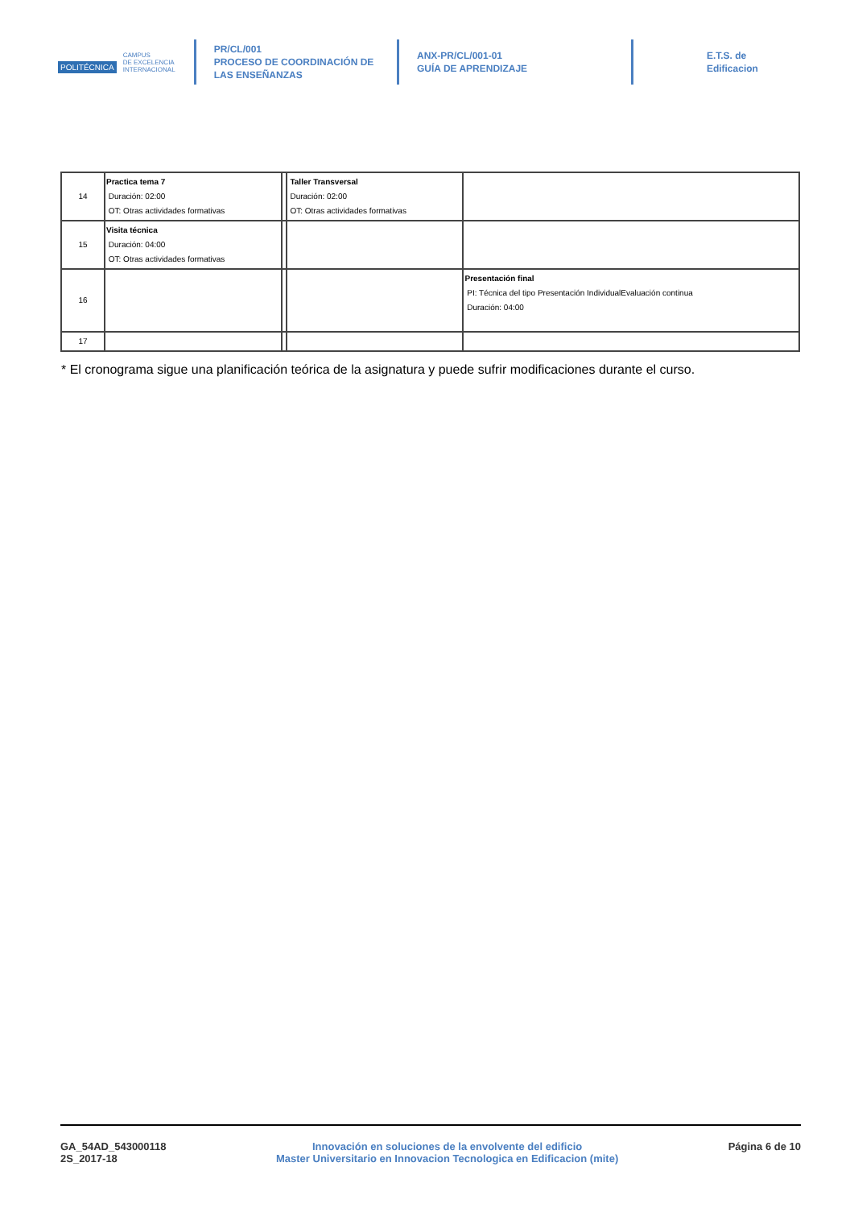POLITÉCNICA CAMPUS
DE EXCELENCIA
INTERNACIONAL
PR/CL/001
PROCESO DE COORDINACIÓN DE
LAS ENSEÑANZAS
ANX-PR/CL/001-01
GUÍA DE APRENDIZAJE
E.T.S. de Edificacion
| 14 | Practica tema 7 Duración: 02:00 OT: Otras actividades formativas | | Taller Transversal Duración: 02:00 OT: Otras actividades formativas | |
| 15 | Visita técnica Duración: 04:00 OT: Otras actividades formativas | | | |
| 16 | | | | Presentación final PI: Técnica del tipo Presentación IndividualEvaluación continua Duración: 04:00 |
| 17 | | | | |
* El cronograma sigue una planificación teórica de la asignatura y puede sufrir modificaciones durante el curso.
GA_54AD_543000118
2S_2017-18
Innovación en soluciones de la envolvente del edificio
Master Universitario en Innovacion Tecnologica en Edificacion (mite)
Página 6 de 10